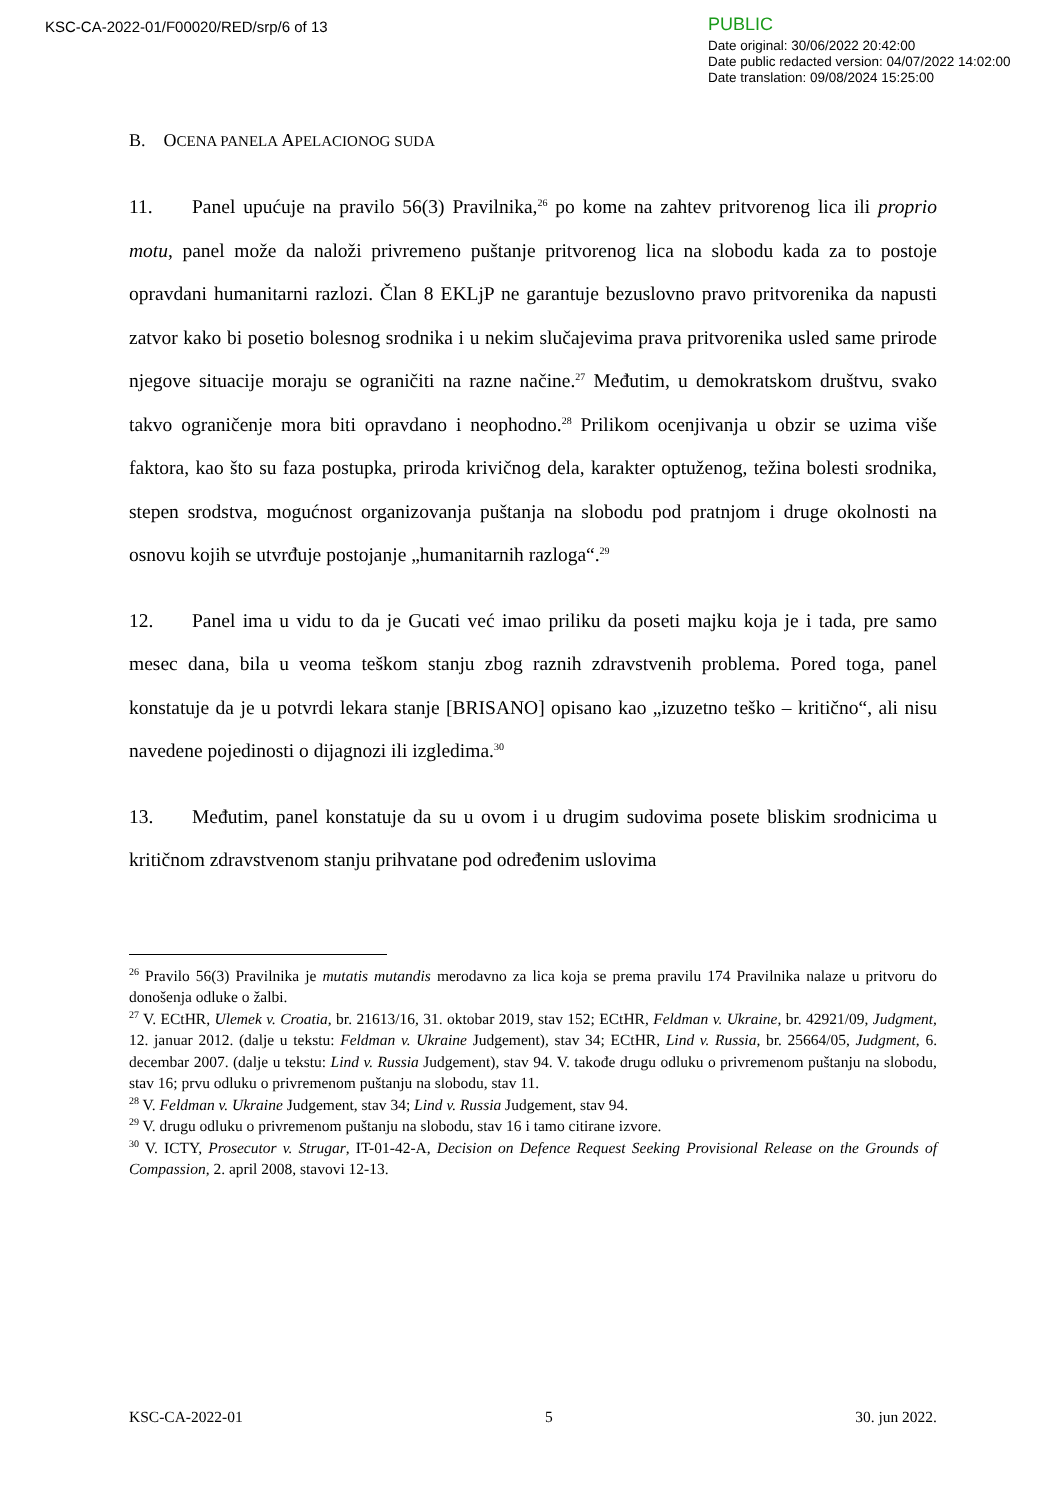KSC-CA-2022-01/F00020/RED/srp/6 of 13
PUBLIC
Date original: 30/06/2022 20:42:00
Date public redacted version: 04/07/2022 14:02:00
Date translation: 09/08/2024 15:25:00
B. OCENA PANELA APELACIONOG SUDA
11. Panel upućuje na pravilo 56(3) Pravilnika,<sup>26</sup> po kome na zahtev pritvorenog lica ili proprio motu, panel može da naloži privremeno puštanje pritvorenog lica na slobodu kada za to postoje opravdani humanitarni razlozi. Član 8 EKLjP ne garantuje bezuslovno pravo pritvorenika da napusti zatvor kako bi posetio bolesnog srodnika i u nekim slučajevima prava pritvorenika usled same prirode njegove situacije moraju se ograničiti na razne načine.<sup>27</sup> Međutim, u demokratskom društvu, svako takvo ograničenje mora biti opravdano i neophodno.<sup>28</sup> Prilikom ocenjivanja u obzir se uzima više faktora, kao što su faza postupka, priroda krivičnog dela, karakter optuženog, težina bolesti srodnika, stepen srodstva, mogućnost organizovanja puštanja na slobodu pod pratnjom i druge okolnosti na osnovu kojih se utvrđuje postojanje „humanitarnih razloga“.<sup>29</sup>
12. Panel ima u vidu to da je Gucati već imao priliku da poseti majku koja je i tada, pre samo mesec dana, bila u veoma teškom stanju zbog raznih zdravstvenih problema. Pored toga, panel konstatuje da je u potvrdi lekara stanje [BRISANO] opisano kao „izuzetno teško – kritično“, ali nisu navedene pojedinosti o dijagnozi ili izgledima.<sup>30</sup>
13. Međutim, panel konstatuje da su u ovom i u drugim sudovima posete bliskim srodnicima u kritičnom zdravstvenom stanju prihvatane pod određenim uslovima
<sup>26</sup> Pravilo 56(3) Pravilnika je mutatis mutandis merodavno za lica koja se prema pravilu 174 Pravilnika nalaze u pritvoru do donošenja odluke o žalbi.
<sup>27</sup> V. ECtHR, Ulemek v. Croatia, br. 21613/16, 31. oktobar 2019, stav 152; ECtHR, Feldman v. Ukraine, br. 42921/09, Judgment, 12. januar 2012. (dalje u tekstu: Feldman v. Ukraine Judgement), stav 34; ECtHR, Lind v. Russia, br. 25664/05, Judgment, 6. decembar 2007. (dalje u tekstu: Lind v. Russia Judgement), stav 94. V. takođe drugu odluku o privremenom puštanju na slobodu, stav 16; prvu odluku o privremenom puštanju na slobodu, stav 11.
<sup>28</sup> V. Feldman v. Ukraine Judgement, stav 34; Lind v. Russia Judgement, stav 94.
<sup>29</sup> V. drugu odluku o privremenom puštanju na slobodu, stav 16 i tamo citirane izvore.
<sup>30</sup> V. ICTY, Prosecutor v. Strugar, IT-01-42-A, Decision on Defence Request Seeking Provisional Release on the Grounds of Compassion, 2. april 2008, stavovi 12-13.
KSC-CA-2022-01 5 30. jun 2022.